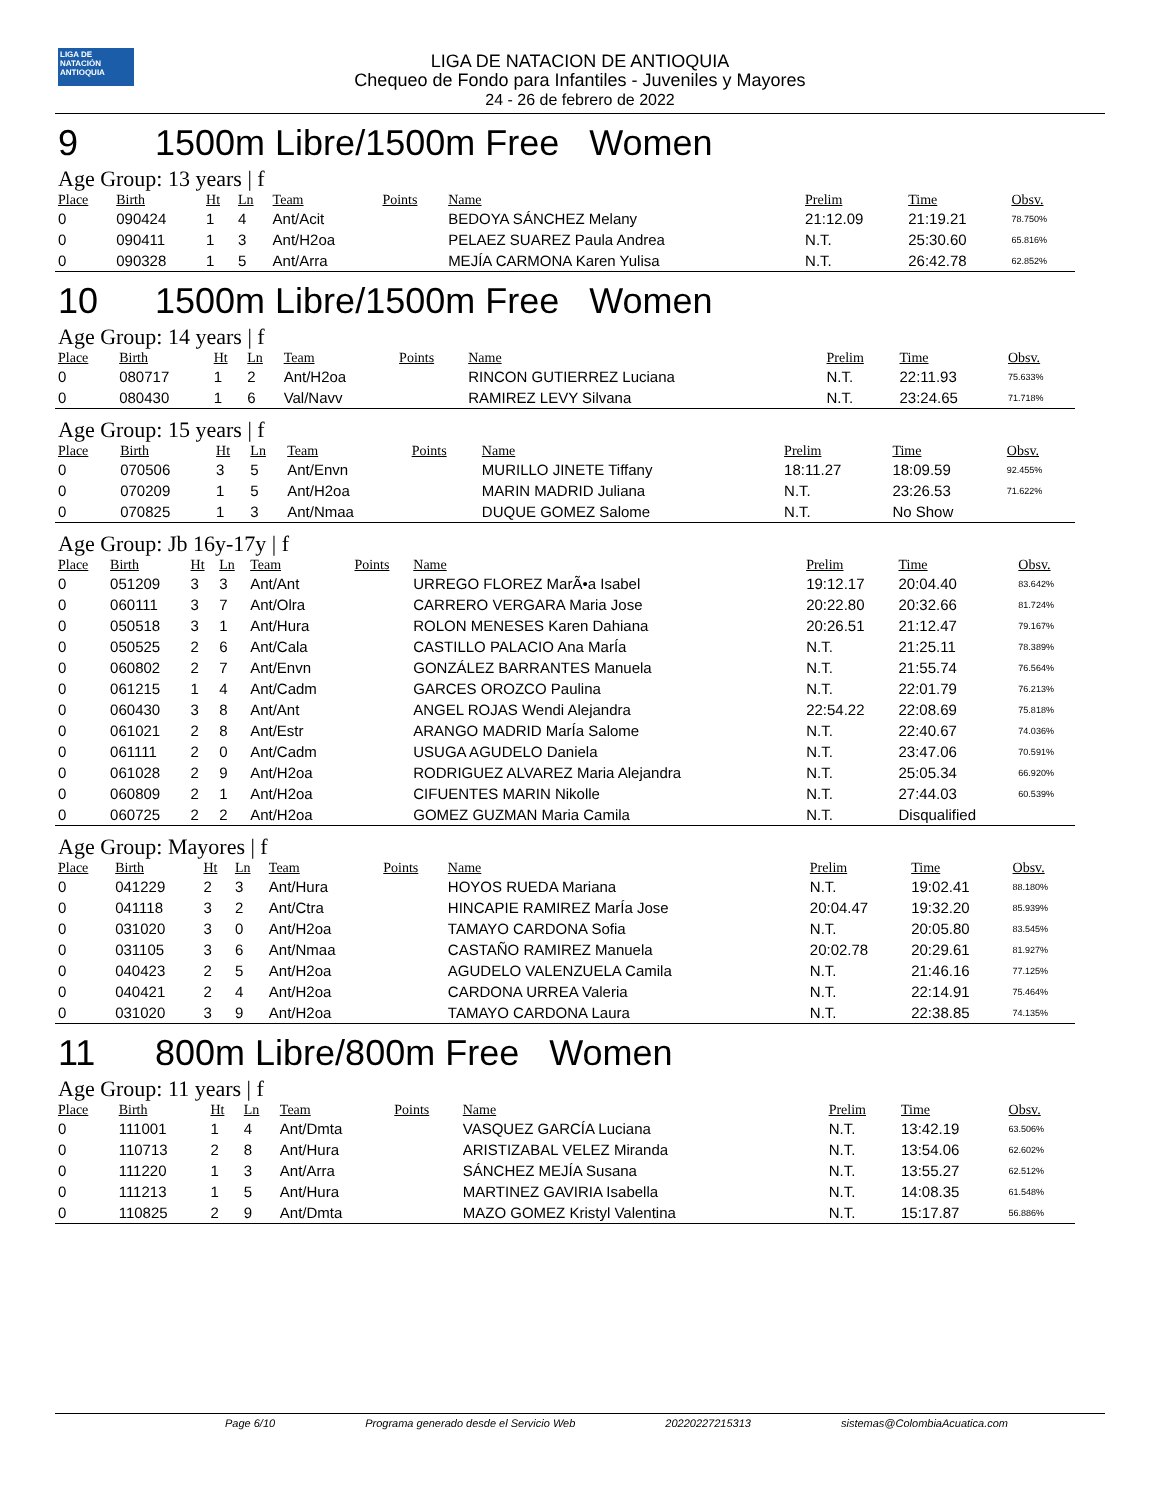LIGA DE NATACIÓN ANTIOQUIA
LIGA DE NATACION DE ANTIOQUIA
Chequeo de Fondo para Infantiles - Juveniles y Mayores
24 - 26 de febrero de 2022
9 1500m Libre/1500m Free Women
Age Group: 13 years | f
| Place | Birth | Ht | Ln | Team | Points | Name | Prelim | Time | Obsv. |
| --- | --- | --- | --- | --- | --- | --- | --- | --- | --- |
| 0 | 090424 | 1 | 4 | Ant/Acit | | BEDOYA SÁNCHEZ Melany | 21:12.09 | 21:19.21 | 78.750% |
| 0 | 090411 | 1 | 3 | Ant/H2oa | | PELAEZ SUAREZ Paula Andrea | N.T. | 25:30.60 | 65.816% |
| 0 | 090328 | 1 | 5 | Ant/Arra | | MEJÍA CARMONA Karen Yulisa | N.T. | 26:42.78 | 62.852% |
10 1500m Libre/1500m Free Women
Age Group: 14 years | f
| Place | Birth | Ht | Ln | Team | Points | Name | Prelim | Time | Obsv. |
| --- | --- | --- | --- | --- | --- | --- | --- | --- | --- |
| 0 | 080717 | 1 | 2 | Ant/H2oa | | RINCON GUTIERREZ Luciana | N.T. | 22:11.93 | 75.633% |
| 0 | 080430 | 1 | 6 | Val/Navv | | RAMIREZ LEVY Silvana | N.T. | 23:24.65 | 71.718% |
Age Group: 15 years | f
| Place | Birth | Ht | Ln | Team | Points | Name | Prelim | Time | Obsv. |
| --- | --- | --- | --- | --- | --- | --- | --- | --- | --- |
| 0 | 070506 | 3 | 5 | Ant/Envn | | MURILLO JINETE Tiffany | 18:11.27 | 18:09.59 | 92.455% |
| 0 | 070209 | 1 | 5 | Ant/H2oa | | MARIN MADRID Juliana | N.T. | 23:26.53 | 71.622% |
| 0 | 070825 | 1 | 3 | Ant/Nmaa | | DUQUE GOMEZ Salome | N.T. | No Show | |
Age Group: Jb 16y-17y | f
| Place | Birth | Ht | Ln | Team | Points | Name | Prelim | Time | Obsv. |
| --- | --- | --- | --- | --- | --- | --- | --- | --- | --- |
| 0 | 051209 | 3 | 3 | Ant/Ant | | URREGO FLOREZ MarÃ•a Isabel | 19:12.17 | 20:04.40 | 83.642% |
| 0 | 060111 | 3 | 7 | Ant/Olra | | CARRERO VERGARA Maria Jose | 20:22.80 | 20:32.66 | 81.724% |
| 0 | 050518 | 3 | 1 | Ant/Hura | | ROLON MENESES Karen Dahiana | 20:26.51 | 21:12.47 | 79.167% |
| 0 | 050525 | 2 | 6 | Ant/Cala | | CASTILLO PALACIO Ana MarÍa | N.T. | 21:25.11 | 78.389% |
| 0 | 060802 | 2 | 7 | Ant/Envn | | GONZÁLEZ BARRANTES Manuela | N.T. | 21:55.74 | 76.564% |
| 0 | 061215 | 1 | 4 | Ant/Cadm | | GARCES OROZCO Paulina | N.T. | 22:01.79 | 76.213% |
| 0 | 060430 | 3 | 8 | Ant/Ant | | ANGEL ROJAS Wendi Alejandra | 22:54.22 | 22:08.69 | 75.818% |
| 0 | 061021 | 2 | 8 | Ant/Estr | | ARANGO MADRID MarÍa Salome | N.T. | 22:40.67 | 74.036% |
| 0 | 061111 | 2 | 0 | Ant/Cadm | | USUGA AGUDELO Daniela | N.T. | 23:47.06 | 70.591% |
| 0 | 061028 | 2 | 9 | Ant/H2oa | | RODRIGUEZ ALVAREZ Maria Alejandra | N.T. | 25:05.34 | 66.920% |
| 0 | 060809 | 2 | 1 | Ant/H2oa | | CIFUENTES MARIN Nikolle | N.T. | 27:44.03 | 60.539% |
| 0 | 060725 | 2 | 2 | Ant/H2oa | | GOMEZ GUZMAN Maria Camila | N.T. | Disqualified | |
Age Group: Mayores | f
| Place | Birth | Ht | Ln | Team | Points | Name | Prelim | Time | Obsv. |
| --- | --- | --- | --- | --- | --- | --- | --- | --- | --- |
| 0 | 041229 | 2 | 3 | Ant/Hura | | HOYOS RUEDA Mariana | N.T. | 19:02.41 | 88.180% |
| 0 | 041118 | 3 | 2 | Ant/Ctra | | HINCAPIE RAMIREZ MarÍa Jose | 20:04.47 | 19:32.20 | 85.939% |
| 0 | 031020 | 3 | 0 | Ant/H2oa | | TAMAYO CARDONA Sofia | N.T. | 20:05.80 | 83.545% |
| 0 | 031105 | 3 | 6 | Ant/Nmaa | | CASTAÑO RAMIREZ Manuela | 20:02.78 | 20:29.61 | 81.927% |
| 0 | 040423 | 2 | 5 | Ant/H2oa | | AGUDELO VALENZUELA Camila | N.T. | 21:46.16 | 77.125% |
| 0 | 040421 | 2 | 4 | Ant/H2oa | | CARDONA URREA Valeria | N.T. | 22:14.91 | 75.464% |
| 0 | 031020 | 3 | 9 | Ant/H2oa | | TAMAYO CARDONA Laura | N.T. | 22:38.85 | 74.135% |
11 800m Libre/800m Free Women
Age Group: 11 years | f
| Place | Birth | Ht | Ln | Team | Points | Name | Prelim | Time | Obsv. |
| --- | --- | --- | --- | --- | --- | --- | --- | --- | --- |
| 0 | 111001 | 1 | 4 | Ant/Dmta | | VASQUEZ GARCÍA Luciana | N.T. | 13:42.19 | 63.506% |
| 0 | 110713 | 2 | 8 | Ant/Hura | | ARISTIZABAL VELEZ Miranda | N.T. | 13:54.06 | 62.602% |
| 0 | 111220 | 1 | 3 | Ant/Arra | | SÁNCHEZ MEJÍA Susana | N.T. | 13:55.27 | 62.512% |
| 0 | 111213 | 1 | 5 | Ant/Hura | | MARTINEZ GAVIRIA Isabella | N.T. | 14:08.35 | 61.548% |
| 0 | 110825 | 2 | 9 | Ant/Dmta | | MAZO GOMEZ Kristyl Valentina | N.T. | 15:17.87 | 56.886% |
Page 6/10 Programa generado desde el Servicio Web 20220227215313 sistemas@ColombiaAcuatica.com